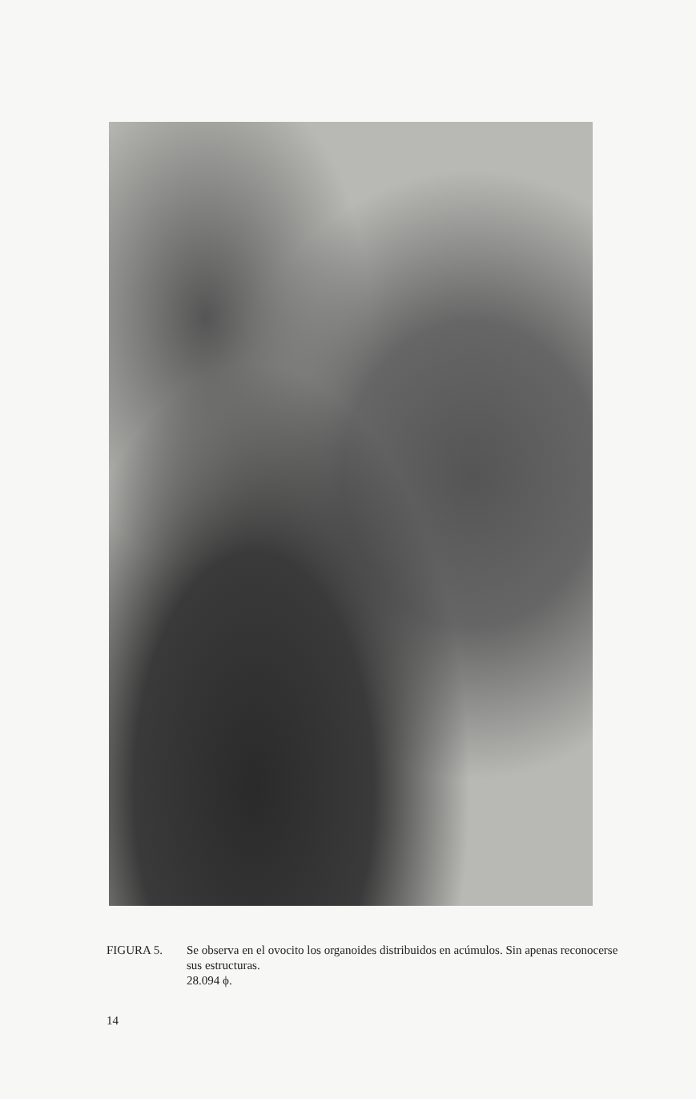FIGURA 5. Se observa en el ovocito los organoides distribuidos en acúmulos. Sin apenas reconocerse sus estructuras.
28.094 ϕ.
14